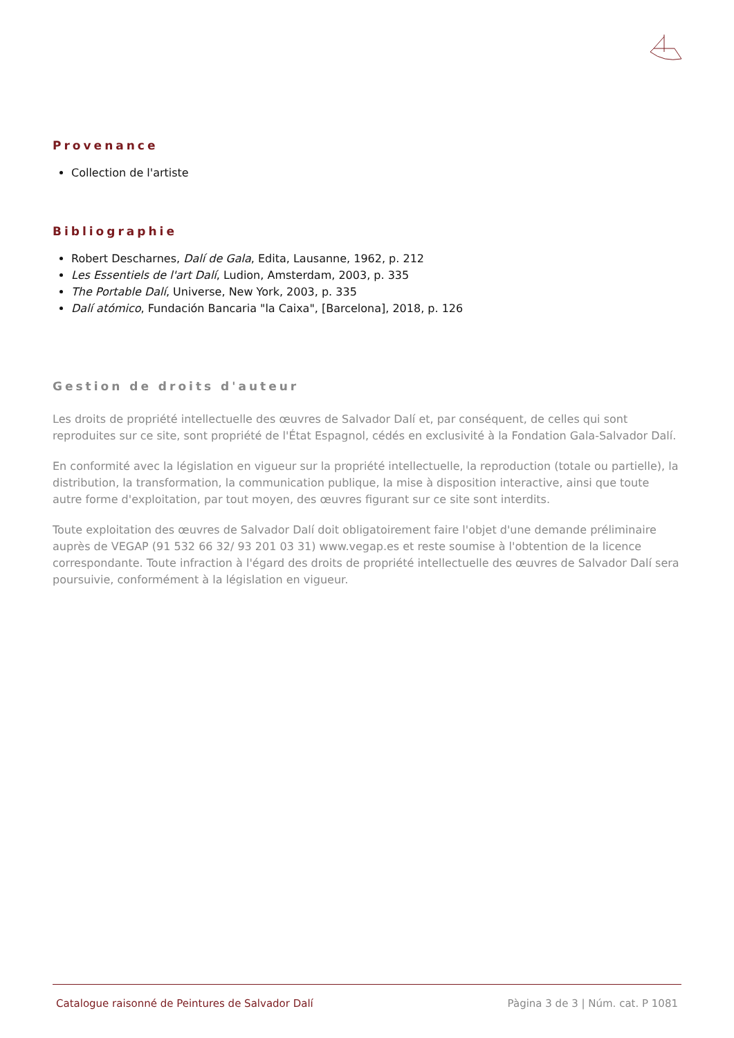Provenance
Collection de l'artiste
Bibliographie
Robert Descharnes, Dalí de Gala, Edita, Lausanne, 1962, p. 212
Les Essentiels de l'art Dalí, Ludion, Amsterdam, 2003, p. 335
The Portable Dalí, Universe, New York, 2003, p. 335
Dalí atómico, Fundación Bancaria "la Caixa", [Barcelona], 2018, p. 126
Gestion de droits d'auteur
Les droits de propriété intellectuelle des œuvres de Salvador Dalí et, par conséquent, de celles qui sont reproduites sur ce site, sont propriété de l'État Espagnol, cédés en exclusivité à la Fondation Gala-Salvador Dalí.
En conformité avec la législation en vigueur sur la propriété intellectuelle, la reproduction (totale ou partielle), la distribution, la transformation, la communication publique, la mise à disposition interactive, ainsi que toute autre forme d'exploitation, par tout moyen, des œuvres figurant sur ce site sont interdits.
Toute exploitation des œuvres de Salvador Dalí doit obligatoirement faire l'objet d'une demande préliminaire auprès de VEGAP (91 532 66 32/ 93 201 03 31) www.vegap.es et reste soumise à l'obtention de la licence correspondante. Toute infraction à l'égard des droits de propriété intellectuelle des œuvres de Salvador Dalí sera poursuivie, conformément à la législation en vigueur.
Catalogue raisonné de Peintures de Salvador Dalí Pàgina 3 de 3 | Núm. cat. P 1081